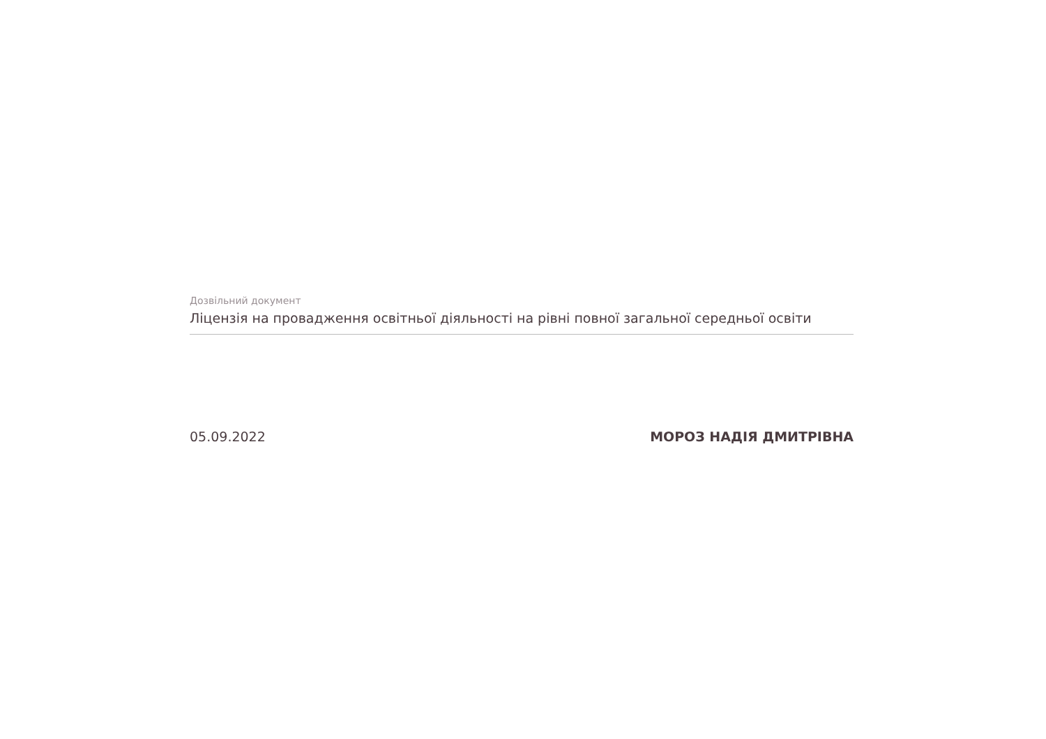Дозвільний документ
Ліцензія на провадження освітньої діяльності на рівні повної загальної середньої освіти
05.09.2022 МОРОЗ НАДІЯ ДМИТРІВНА